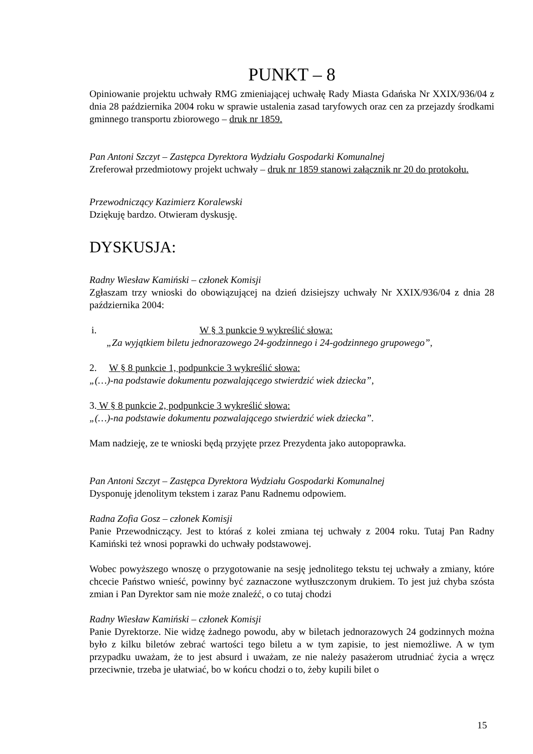PUNKT – 8
Opiniowanie projektu uchwały RMG zmieniającej uchwałę Rady Miasta Gdańska Nr XXIX/936/04 z dnia 28 października 2004 roku w sprawie ustalenia zasad taryfowych oraz cen za przejazdy środkami gminnego transportu zbiorowego – druk nr 1859.
Pan Antoni Szczyt – Zastępca Dyrektora Wydziału Gospodarki Komunalnej
Zreferował przedmiotowy projekt uchwały – druk nr 1859 stanowi załącznik nr 20 do protokołu.
Przewodniczący Kazimierz Koralewski
Dziękuję bardzo. Otwieram dyskusję.
DYSKUSJA:
Radny Wiesław Kamiński – członek Komisji
Zgłaszam trzy wnioski do obowiązującej na dzień dzisiejszy uchwały Nr XXIX/936/04 z dnia 28 października 2004:
i. W § 3 punkcie 9 wykreślić słowa:
„Za wyjątkiem biletu jednorazowego 24-godzinnego i 24-godzinnego grupowego”,
2. W § 8 punkcie 1, podpunkcie 3 wykreślić słowa:
„(…)-na podstawie dokumentu pozwalającego stwierdzić wiek dziecka”,
3. W § 8 punkcie 2, podpunkcie 3 wykreślić słowa:
„(…)-na podstawie dokumentu pozwalającego stwierdzić wiek dziecka”.
Mam nadzieję, ze te wnioski będą przyjęte przez Prezydenta jako autopoprawka.
Pan Antoni Szczyt – Zastępca Dyrektora Wydziału Gospodarki Komunalnej
Dysponuję jdenolitym tekstem i zaraz Panu Radnemu odpowiem.
Radna Zofia Gosz – członek Komisji
Panie Przewodniczący. Jest to któraś z kolei zmiana tej uchwały z 2004 roku. Tutaj Pan Radny Kamiński też wnosi poprawki do uchwały podstawowej.
Wobec powyższego wnoszę o przygotowanie na sesję jednolitego tekstu tej uchwały a zmiany, które chcecie Państwo wnieść, powinny być zaznaczone wytłuszczonym drukiem. To jest już chyba szósta zmian i Pan Dyrektor sam nie może znaleźć, o co tutaj chodzi
Radny Wiesław Kamiński – członek Komisji
Panie Dyrektorze. Nie widzę żadnego powodu, aby w biletach jednorazowych 24 godzinnych można było z kilku biletów zebrać wartości tego biletu a w tym zapisie, to jest niemożliwe. A w tym przypadku uważam, że to jest absurd i uważam, ze nie należy pasażerom utrudniać życia a wręcz przeciwnie, trzeba je ułatwiać, bo w końcu chodzi o to, żeby kupili bilet o
15